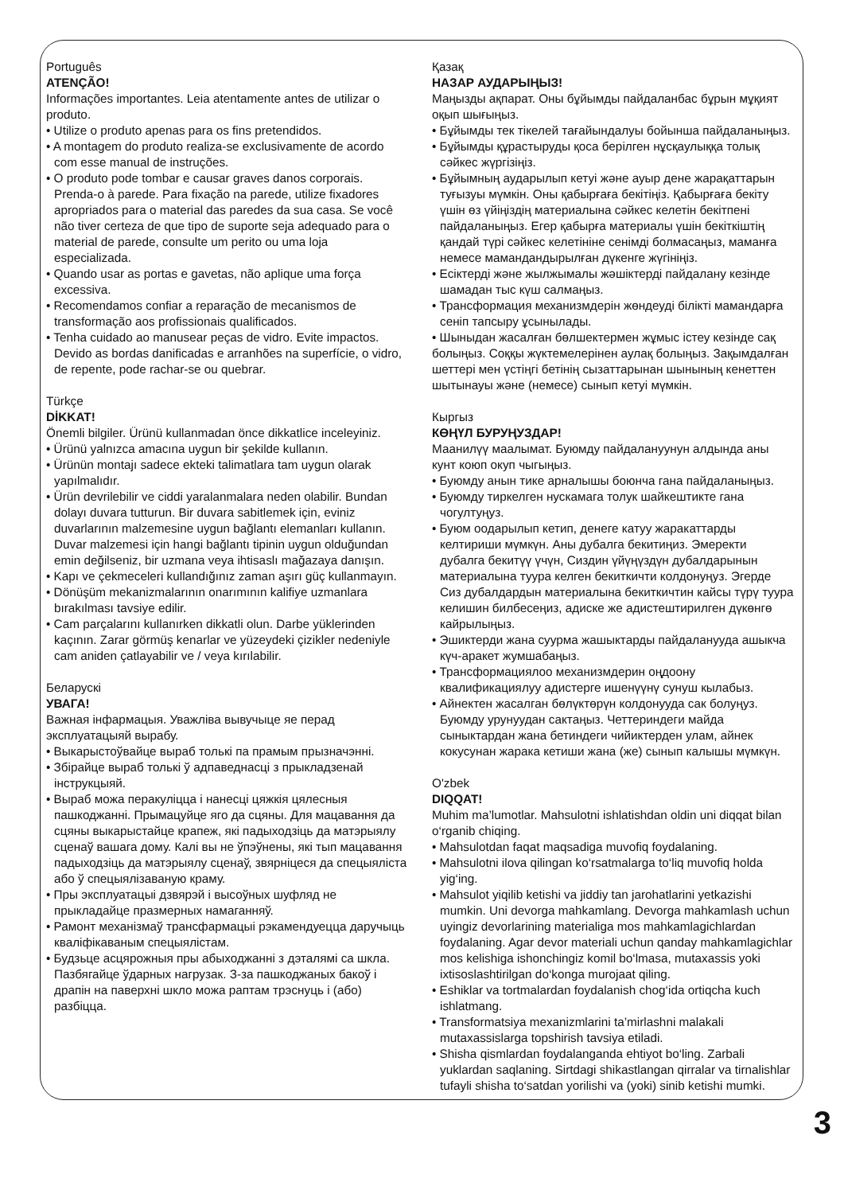Português
ATENÇÃO!
Informações importantes. Leia atentamente antes de utilizar o produto.
• Utilize o produto apenas para os fins pretendidos.
• A montagem do produto realiza-se exclusivamente de acordo com esse manual de instruções.
• O produto pode tombar e causar graves danos corporais. Prenda-o à parede. Para fixação na parede, utilize fixadores apropriados para o material das paredes da sua casa. Se você não tiver certeza de que tipo de suporte seja adequado para o material de parede, consulte um perito ou uma loja especializada.
• Quando usar as portas e gavetas, não aplique uma força excessiva.
• Recomendamos confiar a reparação de mecanismos de transformação aos profissionais qualificados.
• Tenha cuidado ao manusear peças de vidro. Evite impactos. Devido as bordas danificadas e arranhões na superfície, o vidro, de repente, pode rachar-se ou quebrar.
Türkçe
DİKKAT!
Önemli bilgiler. Ürünü kullanmadan önce dikkatlice inceleyiniz.
• Ürünü yalnızca amacına uygun bir şekilde kullanın.
• Ürünün montajı sadece ekteki talimatlara tam uygun olarak yapılmalıdır.
• Ürün devrilebilir ve ciddi yaralanmalara neden olabilir. Bundan dolayı duvara tutturun. Bir duvara sabitlemek için, eviniz duvarlarının malzemesine uygun bağlantı elemanları kullanın. Duvar malzemesi için hangi bağlantı tipinin uygun olduğundan emin değilseniz, bir uzmana veya ihtisaslı mağazaya danışın.
• Kapı ve çekmeceleri kullandığınız zaman aşırı güç kullanmayın.
• Dönüşüm mekanizmalarının onarımının kalifiye uzmanlara bırakılması tavsiye edilir.
• Cam parçalarını kullanırken dikkatli olun. Darbe yüklerinden kaçının. Zarar görmüş kenarlar ve yüzeydeki çizikler nedeniyle cam aniden çatlayabilir ve / veya kırılabilir.
Беларускі
УВАГА!
Важная інфармацыя. Уважліва вывучыце яе перад эксплуатацыяй вырабу.
• Выкарыстоўвайце выраб толькі па прамым прызначэнні.
• Збірайце выраб толькі ў адпаведнасці з прыкладзенай інструкцыяй.
• Выраб можа перакуліцца і нанесці цяжкія цялесныя пашкоджанні. Прымацуйце яго да сцяны. Для мацавання да сцяны выкарыстайце крапеж, які падыходзіць да матэрыялу сценаў вашага дому. Калі вы не ўпэўнены, які тып мацавання падыходзіць да матэрыялу сценаў, звярніцеся да спецыяліста або ў спецыялізаваную краму.
• Пры эксплуатацыі дзвярэй і высоўных шуфляд не прыкладайце празмерных намаганняў.
• Рамонт механізмаў трансфармацыі рэкамендуецца даручыць кваліфікаваным спецыялістам.
• Будзьце асцярожныя пры абыходжанні з дэталямі са шкла. Пазбягайце ўдарных нагрузак. З-за пашкоджаных бакоў і драпін на паверхні шкло можа раптам трэснуць і (або) разбіцца.
Қазақ
НАЗАР АУДАРЫҢЫЗ!
Маңызды ақпарат. Оны бұйымды пайдаланбас бұрын мұқият оқып шығыңыз.
• Бұйымды тек тікелей тағайындалуы бойынша пайдаланыңыз.
• Бұйымды құрастыруды қоса берілген нұсқаулыққа толық сәйкес жүргізіңіз.
• Бұйымның аударылып кетуі және ауыр дене жарақаттарын туғызуы мүмкін. Оны қабырғаға бекітіңіз. Қабырғаға бекіту үшін өз үйіңіздің материалына сәйкес келетін бекітпені пайдаланыңыз. Егер қабырға материалы үшін бекіткіштің қандай түрі сәйкес келетініне сенімді болмасаңыз, маманға немесе мамандандырылған дүкенге жүгініңіз.
• Есіктерді және жылжымалы жәшіктерді пайдалану кезінде шамадан тыс күш салмаңыз.
• Трансформация механизмдерін жөндеуді білікті мамандарға сеніп тапсыру ұсынылады.
• Шыныдан жасалған бөлшектермен жұмыс істеу кезінде сақ болыңыз. Соққы жүктемелерінен аулақ болыңыз. Зақымдалған шеттері мен үстіңгі бетінің сызаттарынан шынының кенеттен шытынауы және (немесе) сынып кетуі мүмкін.
Кыргыз
КӨҢҮЛ БУРУҢУЗДАР!
Маанилүү маалымат. Буюмду пайдалануунун алдында аны кунт коюп окуп чыгыңыз.
• Буюмду анын тике арналышы боюнча гана пайдаланыңыз.
• Буюмду тиркелген нускамага толук шайкештикте гана чогултуңуз.
• Буюм оодарылып кетип, денеге катуу жаракаттарды келтириши мүмкүн. Аны дубалга бекитиңиз. Эмеректи дубалга бекитүү үчүн, Сиздин үйүңүздүн дубалдарынын материалына туура келген бекиткичти колдонуңуз. Эгерде Сиз дубалдардын материалына бекиткичтин кайсы түрү туура келишин билбесеңиз, адиске же адистештирилген дүкөнгө кайрылыңыз.
• Эшиктерди жана суурма жашыктарды пайдаланууда ашыкча күч-аракет жумшабаңыз.
• Трансформациялоо механизмдерин оңдоону квалификациялуу адистерге ишенүүнү сунуш кылабыз.
• Айнектен жасалган бөлүктөрүн колдонууда сак болуңуз. Буюмду урунуудан сактаңыз. Четтериндеги майда сыныктардан жана бетиндеги чийиктерден улам, айнек кокусунан жарака кетиши жана (же) сынып калышы мүмкүн.
O'zbek
DIQQAT!
Muhim ma’lumotlar. Mahsulotni ishlatishdan oldin uni diqqat bilan o‘rganib chiqing.
• Mahsulotdan faqat maqsadiga muvofiq foydalaning.
• Mahsulotni ilova qilingan ko‘rsatmalarga to‘liq muvofiq holda yig‘ing.
• Mahsulot yiqilib ketishi va jiddiy tan jarohatlarini yetkazishi mumkin. Uni devorga mahkamlang. Devorga mahkamlash uchun uyingiz devorlarining materialiga mos mahkamlagichlardan foydalaning. Agar devor materiali uchun qanday mahkamlagichlar mos kelishiga ishonchingiz komil bo‘lmasa, mutaxassis yoki ixtisoslashtirilgan do‘konga murojaat qiling.
• Eshiklar va tortmalardan foydalanish chog‘ida ortiqcha kuch ishlatmang.
• Transformatsiya mexanizmlarini ta’mirlashni malakali mutaxassislarga topshirish tavsiya etiladi.
• Shisha qismlardan foydalanganda ehtiyot bo‘ling. Zarbali yuklardan saqlaning. Sirtdagi shikastlangan qirralar va tirnalishlar tufayli shisha to‘satdan yorilishi va (yoki) sinib ketishi mumki.
3